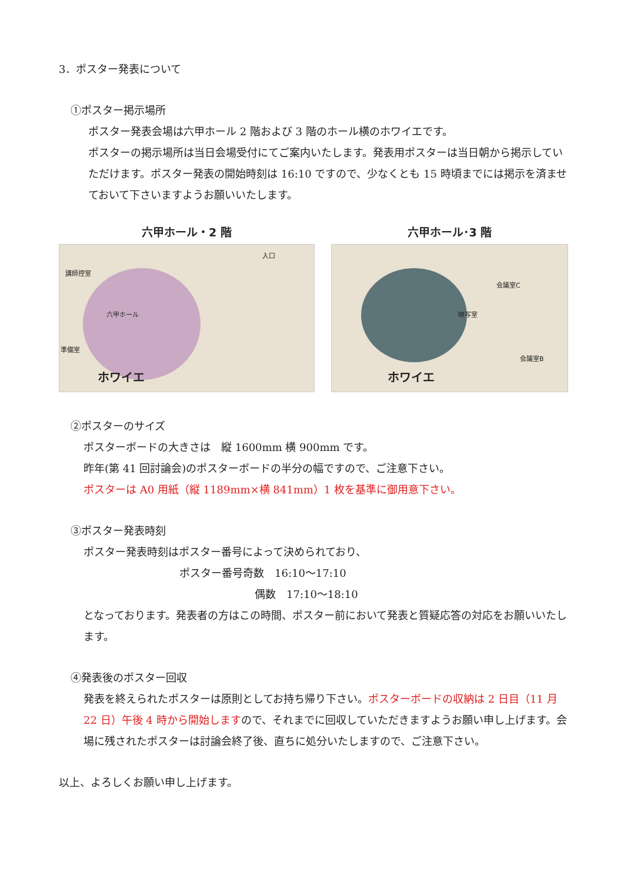3．ポスター発表について
①ポスター掲示場所
ポスター発表会場は六甲ホール 2 階および 3 階のホール横のホワイエです。
ポスターの掲示場所は当日会場受付にてご案内いたします。発表用ポスターは当日朝から掲示していただけます。ポスター発表の開始時刻は 16:10 ですので、少なくとも 15 時頃までには掲示を済ませておいて下さいますようお願いいたします。
六甲ホール・2 階
講師控室
入口
六甲ホール
準備室
ホワイエ
六甲ホール･3 階
会議室C
映写室
会議室B
ホワイエ
②ポスターのサイズ
ポスターボードの大きさは　縦 1600mm 横 900mm です。
昨年(第 41 回討論会)のポスターボードの半分の幅ですので、ご注意下さい。
ポスターは A0 用紙（縦 1189mm×横 841mm）1 枚を基準に御用意下さい。
③ポスター発表時刻
ポスター発表時刻はポスター番号によって決められており、
ポスター番号奇数　16:10～17:10
偶数　17:10～18:10
となっております。発表者の方はこの時間、ポスター前において発表と質疑応答の対応をお願いいたします。
④発表後のポスター回収
発表を終えられたポスターは原則としてお持ち帰り下さい。ポスターボードの収納は 2 日目（11 月 22 日）午後 4 時から開始しますので、それまでに回収していただきますようお願い申し上げます。会場に残されたポスターは討論会終了後、直ちに処分いたしますので、ご注意下さい。
以上、よろしくお願い申し上げます。